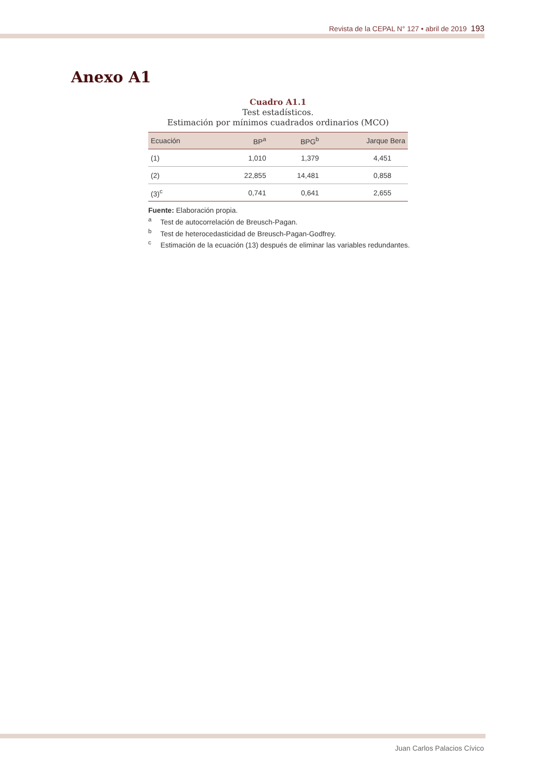Revista de la CEPAL N° 127 • abril de 2019 193
Anexo A1
Cuadro A1.1
Test estadísticos.
Estimación por mínimos cuadrados ordinarios (MCO)
| Ecuación | BP<sup>a</sup> | BPG<sup>b</sup> | Jarque Bera |
| --- | --- | --- | --- |
| (1) | 1,010 | 1,379 | 4,451 |
| (2) | 22,855 | 14,481 | 0,858 |
| (3)<sup>c</sup> | 0,741 | 0,641 | 2,655 |
Fuente: Elaboración propia.
<sup>a</sup> Test de autocorrelación de Breusch-Pagan.
<sup>b</sup> Test de heterocedasticidad de Breusch-Pagan-Godfrey.
<sup>c</sup> Estimación de la ecuación (13) después de eliminar las variables redundantes.
Juan Carlos Palacios Cívico